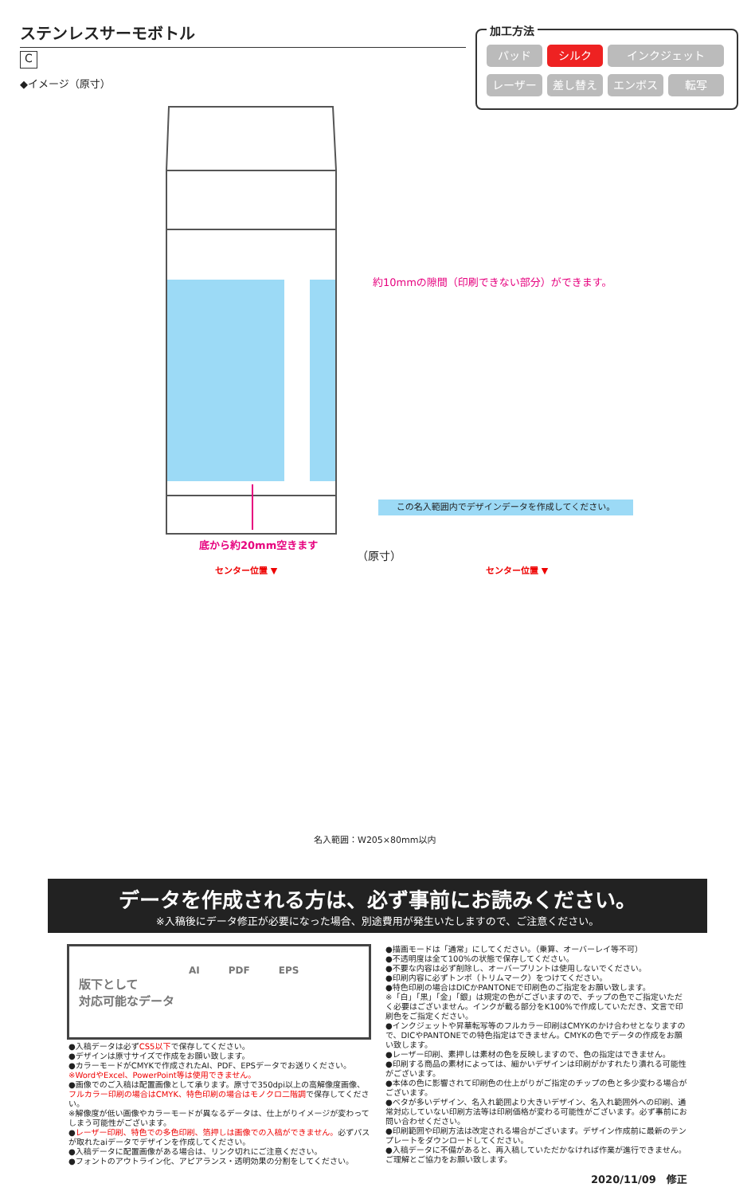ステンレスサーモボトル
C
◆イメージ（原寸）
加工方法
パッド シルク インクジェット
レーザー 差し替え エンボス 転写
約10mmの隙間（印刷できない部分）ができます。
この名入範囲内でデザインデータを作成してください。
底から約20mm空きます
（原寸）
センター位置 ▼ センター位置 ▼
名入範囲：W205×80mm以内
データを作成される方は、必ず事前にお読みください。
※入稿後にデータ修正が必要になった場合、別途費用が発生いたしますので、ご注意ください。
版下として
対応可能なデータ
AI　　　PDF　　　EPS
●入稿データは必ずCS5以下で保存してください。
●デザインは原寸サイズで作成をお願い致します。
●カラーモードがCMYKで作成されたAI、PDF、EPSデータでお送りください。
※WordやExcel、PowerPoint等は使用できません。
●画像でのご入稿は配置画像として承ります。原寸で350dpi以上の高解像度画像、フルカラー印刷の場合はCMYK、特色印刷の場合はモノクロ二階調で保存してください。
※解像度が低い画像やカラーモードが異なるデータは、仕上がりイメージが変わってしまう可能性がございます。
●レーザー印刷、特色での多色印刷、箔押しは画像での入稿ができません。必ずパスが取れたaiデータでデザインを作成してください。
●入稿データに配置画像がある場合は、リンク切れにご注意ください。
●フォントのアウトライン化、アピアランス・透明効果の分割をしてください。
●描画モードは「通常」にしてください。（乗算、オーバーレイ等不可）
●不透明度は全て100%の状態で保存してください。
●不要な内容は必ず削除し、オーバープリントは使用しないでください。
●印刷内容に必ずトンボ（トリムマーク）をつけてください。
●特色印刷の場合はDICかPANTONEで印刷色のご指定をお願い致します。
※「白」「黒」「金」「銀」は規定の色がございますので、チップの色でご指定いただく必要はございません。インクが載る部分をK100%で作成していただき、文言で印刷色をご指定ください。
●インクジェットや昇華転写等のフルカラー印刷はCMYKのかけ合わせとなりますので、DICやPANTONEでの特色指定はできません。CMYKの色でデータの作成をお願い致します。
●レーザー印刷、素押しは素材の色を反映しますので、色の指定はできません。
●印刷する商品の素材によっては、細かいデザインは印刷がかすれたり潰れる可能性がございます。
●本体の色に影響されて印刷色の仕上がりがご指定のチップの色と多少変わる場合がございます。
●ベタが多いデザイン、名入れ範囲より大きいデザイン、名入れ範囲外への印刷、通常対応していない印刷方法等は印刷価格が変わる可能性がございます。必ず事前にお問い合わせください。
●印刷範囲や印刷方法は改定される場合がございます。デザイン作成前に最新のテンプレートをダウンロードしてください。
●入稿データに不備があると、再入稿していただかなければ作業が進行できません。ご理解とご協力をお願い致します。
2020/11/09　修正